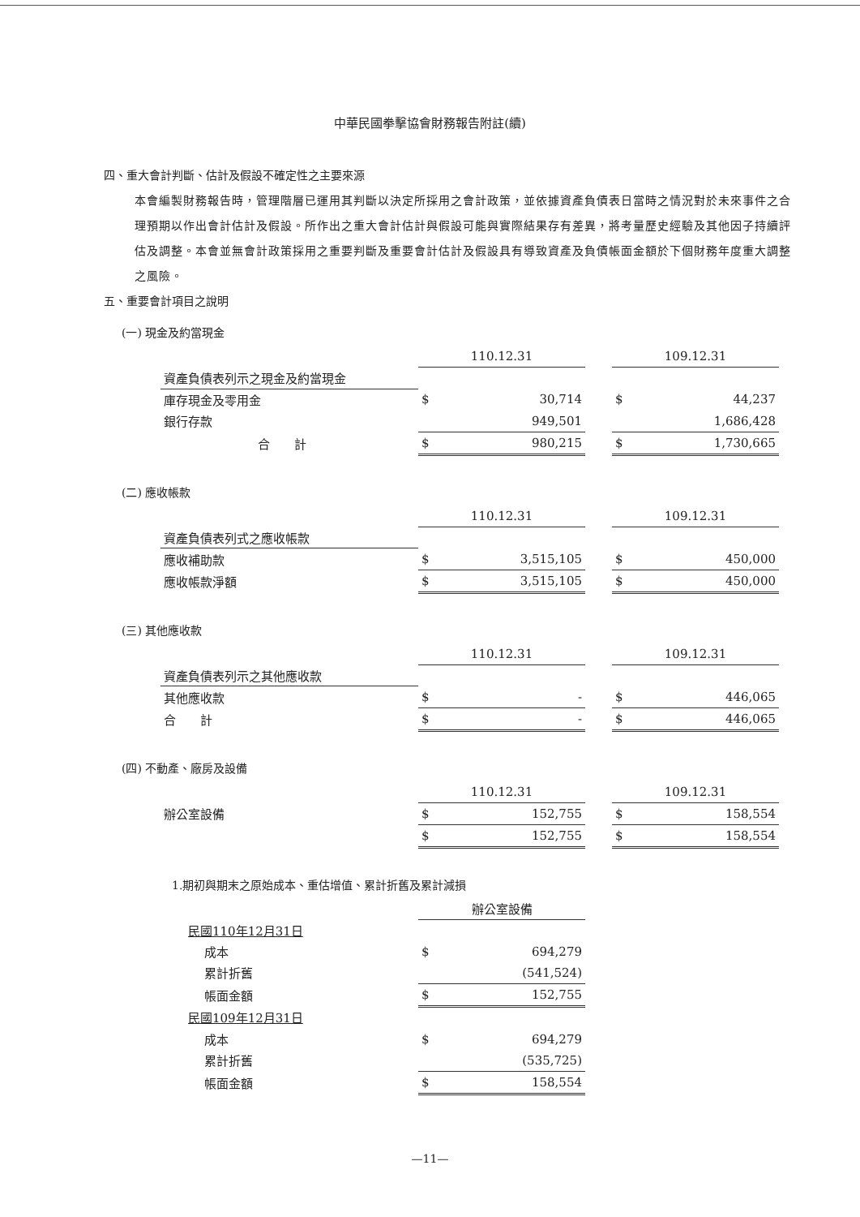中華民國拳擊協會財務報告附註(續)
四、重大會計判斷、估計及假設不確定性之主要來源
本會編製財務報告時，管理階層已運用其判斷以決定所採用之會計政策，並依據資產負債表日當時之情況對於未來事件之合理預期以作出會計估計及假設。所作出之重大會計估計與假設可能與實際結果存有差異，將考量歷史經驗及其他因子持續評估及調整。本會並無會計政策採用之重要判斷及重要會計估計及假設具有導致資產及負債帳面金額於下個財務年度重大調整之風險。
五、重要會計項目之說明
(一) 現金及約當現金
| | 110.12.31 | | | 109.12.31 | |
| 資產負債表列示之現金及約當現金 | | | | | |
| 庫存現金及零用金 | $ | 30,714 | | $ | 44,237 |
| 銀行存款 | | 949,501 | | | 1,686,428 |
| 合 計 | $ | 980,215 | | $ | 1,730,665 |
(二) 應收帳款
| | 110.12.31 | | | 109.12.31 | |
| 資產負債表列式之應收帳款 | | | | | |
| 應收補助款 | $ | 3,515,105 | | $ | 450,000 |
| 應收帳款淨額 | $ | 3,515,105 | | $ | 450,000 |
(三) 其他應收款
| | 110.12.31 | | | 109.12.31 | |
| 資產負債表列示之其他應收款 | | | | | |
| 其他應收款 | $ | - | | $ | 446,065 |
| 合 計 | $ | - | | $ | 446,065 |
(四) 不動產、廠房及設備
| | 110.12.31 | | | 109.12.31 | |
| 辦公室設備 | $ | 152,755 | | $ | 158,554 |
| | $ | 152,755 | | $ | 158,554 |
1.期初與期末之原始成本、重估增值、累計折舊及累計減損
| | 辦公室設備 | |
| 民國110年12月31日 | | |
| 成本 | $ | 694,279 |
| 累計折舊 | | (541,524) |
| 帳面金額 | $ | 152,755 |
| 民國109年12月31日 | | |
| 成本 | $ | 694,279 |
| 累計折舊 | | (535,725) |
| 帳面金額 | $ | 158,554 |
—11—